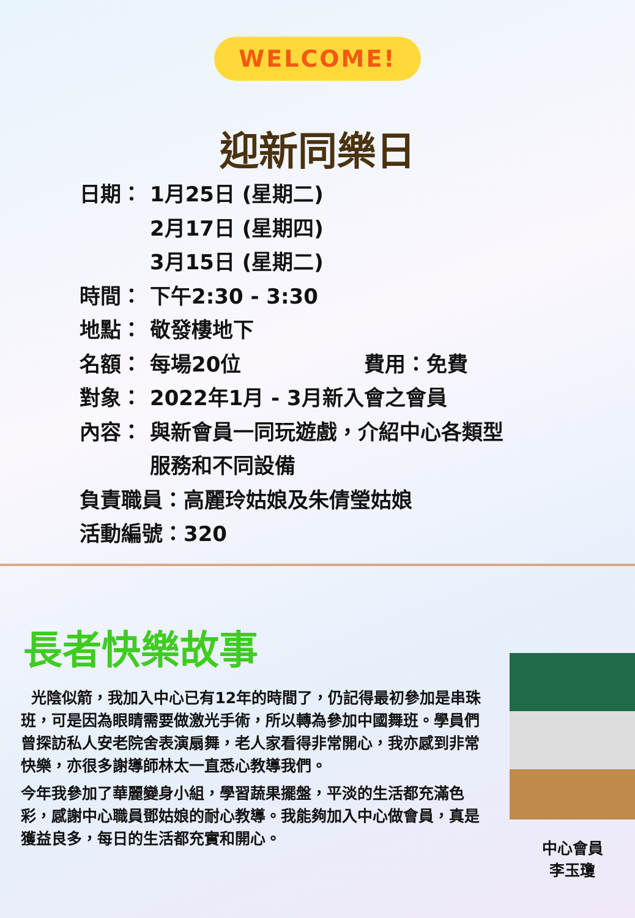WELCOME!
迎新同樂日
日期： 1月25日 (星期二)
2月17日 (星期四)
3月15日 (星期二)
時間： 下午2:30 - 3:30
地點： 敬發樓地下
名額： 每場20位 費用：免費
對象： 2022年1月 - 3月新入會之會員
內容： 與新會員一同玩遊戲，介紹中心各類型
服務和不同設備
負責職員：高麗玲姑娘及朱倩瑩姑娘
活動編號：320
長者快樂故事
光陰似箭，我加入中心已有12年的時間了，仍記得最初參加是串珠班，可是因為眼睛需要做激光手術，所以轉為參加中國舞班。學員們曾探訪私人安老院舍表演扇舞，老人家看得非常開心，我亦感到非常快樂，亦很多謝導師林太一直悉心教導我們。
今年我參加了華麗變身小組，學習蔬果擺盤，平淡的生活都充滿色彩，感謝中心職員鄧姑娘的耐心教導。我能夠加入中心做會員，真是獲益良多，每日的生活都充實和開心。
中心會員
李玉瓊